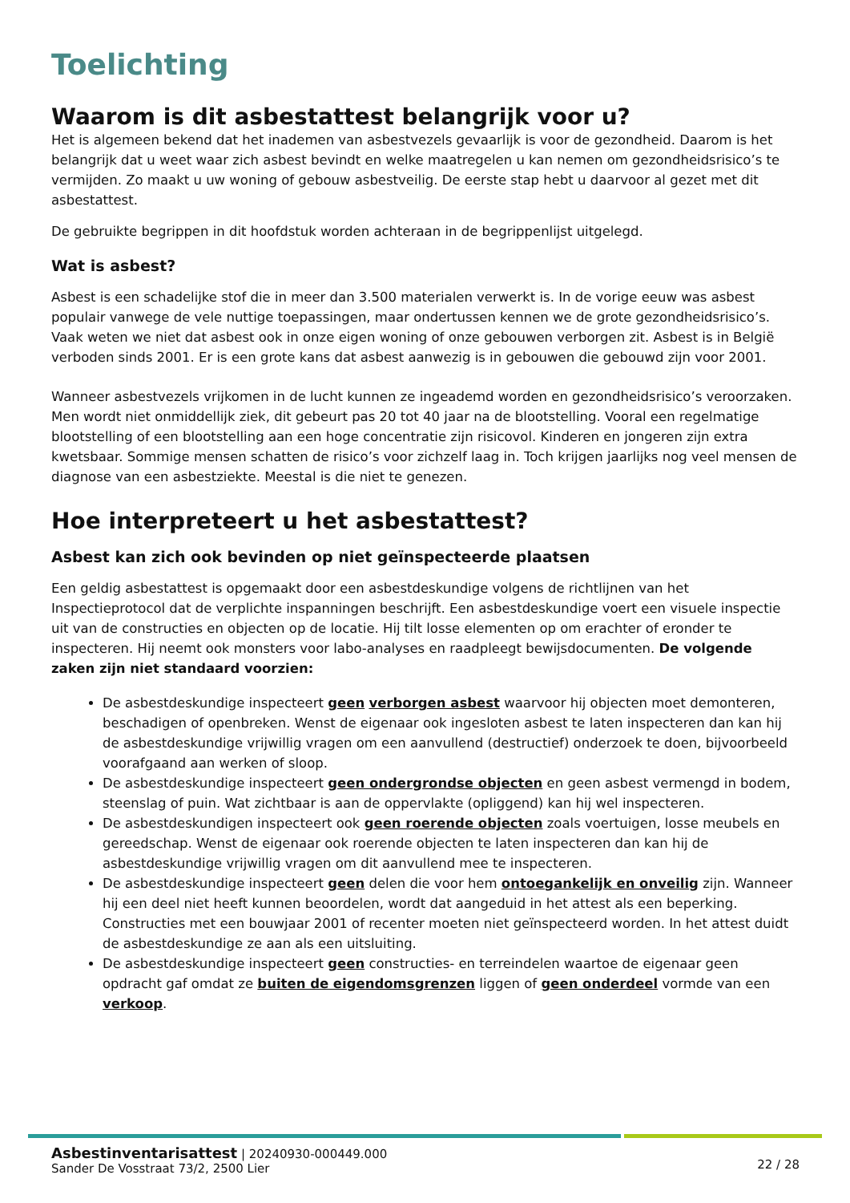Toelichting
Waarom is dit asbestattest belangrijk voor u?
Het is algemeen bekend dat het inademen van asbestvezels gevaarlijk is voor de gezondheid. Daarom is het belangrijk dat u weet waar zich asbest bevindt en welke maatregelen u kan nemen om gezondheidsrisico’s te vermijden. Zo maakt u uw woning of gebouw asbestveilig. De eerste stap hebt u daarvoor al gezet met dit asbestattest.
De gebruikte begrippen in dit hoofdstuk worden achteraan in de begrippenlijst uitgelegd.
Wat is asbest?
Asbest is een schadelijke stof die in meer dan 3.500 materialen verwerkt is. In de vorige eeuw was asbest populair vanwege de vele nuttige toepassingen, maar ondertussen kennen we de grote gezondheidsrisico’s. Vaak weten we niet dat asbest ook in onze eigen woning of onze gebouwen verborgen zit. Asbest is in België verboden sinds 2001. Er is een grote kans dat asbest aanwezig is in gebouwen die gebouwd zijn voor 2001.
Wanneer asbestvezels vrijkomen in de lucht kunnen ze ingeademd worden en gezondheidsrisico’s veroorzaken. Men wordt niet onmiddellijk ziek, dit gebeurt pas 20 tot 40 jaar na de blootstelling. Vooral een regelmatige blootstelling of een blootstelling aan een hoge concentratie zijn risicovol. Kinderen en jongeren zijn extra kwetsbaar. Sommige mensen schatten de risico’s voor zichzelf laag in. Toch krijgen jaarlijks nog veel mensen de diagnose van een asbestziekte. Meestal is die niet te genezen.
Hoe interpreteert u het asbestattest?
Asbest kan zich ook bevinden op niet geïnspecteerde plaatsen
Een geldig asbestattest is opgemaakt door een asbestdeskundige volgens de richtlijnen van het Inspectieprotocol dat de verplichte inspanningen beschrijft. Een asbestdeskundige voert een visuele inspectie uit van de constructies en objecten op de locatie. Hij tilt losse elementen op om erachter of eronder te inspecteren. Hij neemt ook monsters voor labo-analyses en raadpleegt bewijsdocumenten. De volgende zaken zijn niet standaard voorzien:
De asbestdeskundige inspecteert geen verborgen asbest waarvoor hij objecten moet demonteren, beschadigen of openbreken. Wenst de eigenaar ook ingesloten asbest te laten inspecteren dan kan hij de asbestdeskundige vrijwillig vragen om een aanvullend (destructief) onderzoek te doen, bijvoorbeeld voorafgaand aan werken of sloop.
De asbestdeskundige inspecteert geen ondergrondse objecten en geen asbest vermengd in bodem, steenslag of puin. Wat zichtbaar is aan de oppervlakte (opliggend) kan hij wel inspecteren.
De asbestdeskundigen inspecteert ook geen roerende objecten zoals voertuigen, losse meubels en gereedschap. Wenst de eigenaar ook roerende objecten te laten inspecteren dan kan hij de asbestdeskundige vrijwillig vragen om dit aanvullend mee te inspecteren.
De asbestdeskundige inspecteert geen delen die voor hem ontoegankelijk en onveilig zijn. Wanneer hij een deel niet heeft kunnen beoordelen, wordt dat aangeduid in het attest als een beperking. Constructies met een bouwjaar 2001 of recenter moeten niet geïnspecteerd worden. In het attest duidt de asbestdeskundige ze aan als een uitsluiting.
De asbestdeskundige inspecteert geen constructies- en terreindelen waartoe de eigenaar geen opdracht gaf omdat ze buiten de eigendomsgrenzen liggen of geen onderdeel vormde van een verkoop.
Asbestinventarisattest | 20240930-000449.000
Sander De Vosstraat 73/2, 2500 Lier
22 / 28